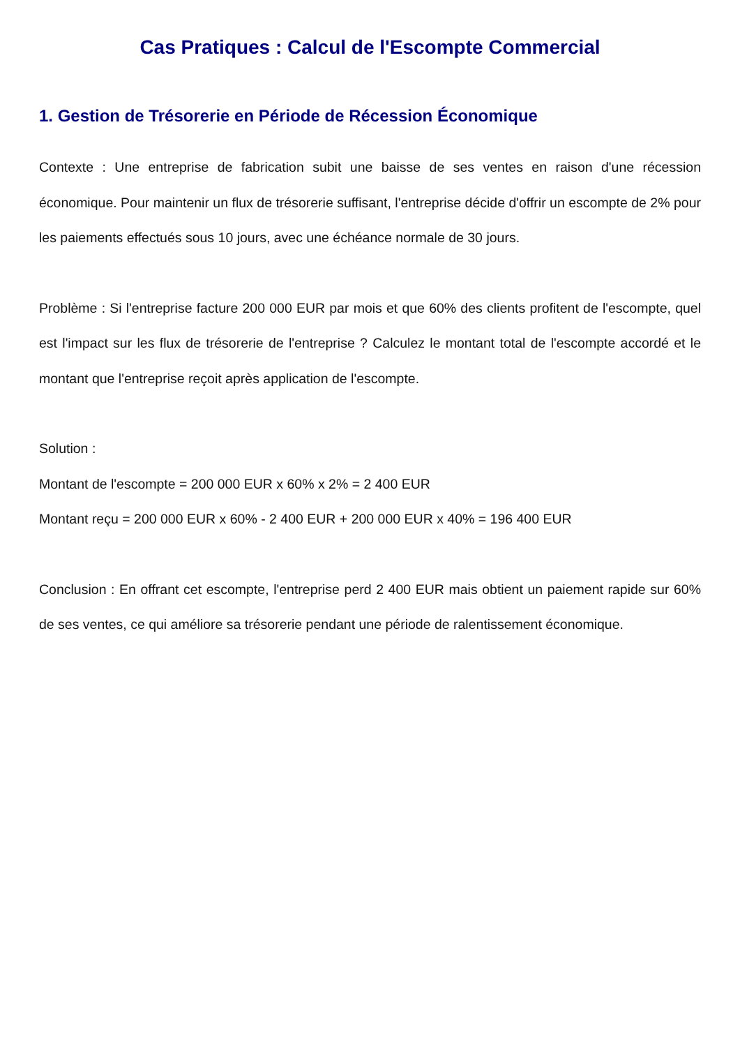Cas Pratiques : Calcul de l'Escompte Commercial
1. Gestion de Trésorerie en Période de Récession Économique
Contexte : Une entreprise de fabrication subit une baisse de ses ventes en raison d'une récession économique. Pour maintenir un flux de trésorerie suffisant, l'entreprise décide d'offrir un escompte de 2% pour les paiements effectués sous 10 jours, avec une échéance normale de 30 jours.
Problème : Si l'entreprise facture 200 000 EUR par mois et que 60% des clients profitent de l'escompte, quel est l'impact sur les flux de trésorerie de l'entreprise ? Calculez le montant total de l'escompte accordé et le montant que l'entreprise reçoit après application de l'escompte.
Solution :
Montant de l'escompte = 200 000 EUR x 60% x 2% = 2 400 EUR
Montant reçu = 200 000 EUR x 60% - 2 400 EUR + 200 000 EUR x 40% = 196 400 EUR
Conclusion : En offrant cet escompte, l'entreprise perd 2 400 EUR mais obtient un paiement rapide sur 60% de ses ventes, ce qui améliore sa trésorerie pendant une période de ralentissement économique.